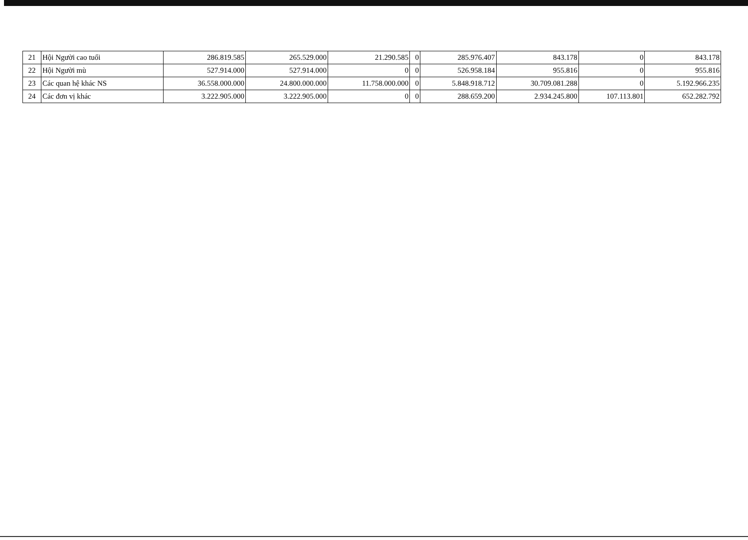| 21 | Hội Người cao tuổi | 286.819.585 | 265.529.000 | 21.290.585 | 0 | 285.976.407 | 843.178 | 0 | 843.178 |
| 22 | Hội Người mù | 527.914.000 | 527.914.000 | 0 | 0 | 526.958.184 | 955.816 | 0 | 955.816 |
| 23 | Các quan hệ khác NS | 36.558.000.000 | 24.800.000.000 | 11.758.000.000 | 0 | 5.848.918.712 | 30.709.081.288 | 0 | 5.192.966.235 |
| 24 | Các đơn vị khác | 3.222.905.000 | 3.222.905.000 | 0 | 0 | 288.659.200 | 2.934.245.800 | 107.113.801 | 652.282.792 |